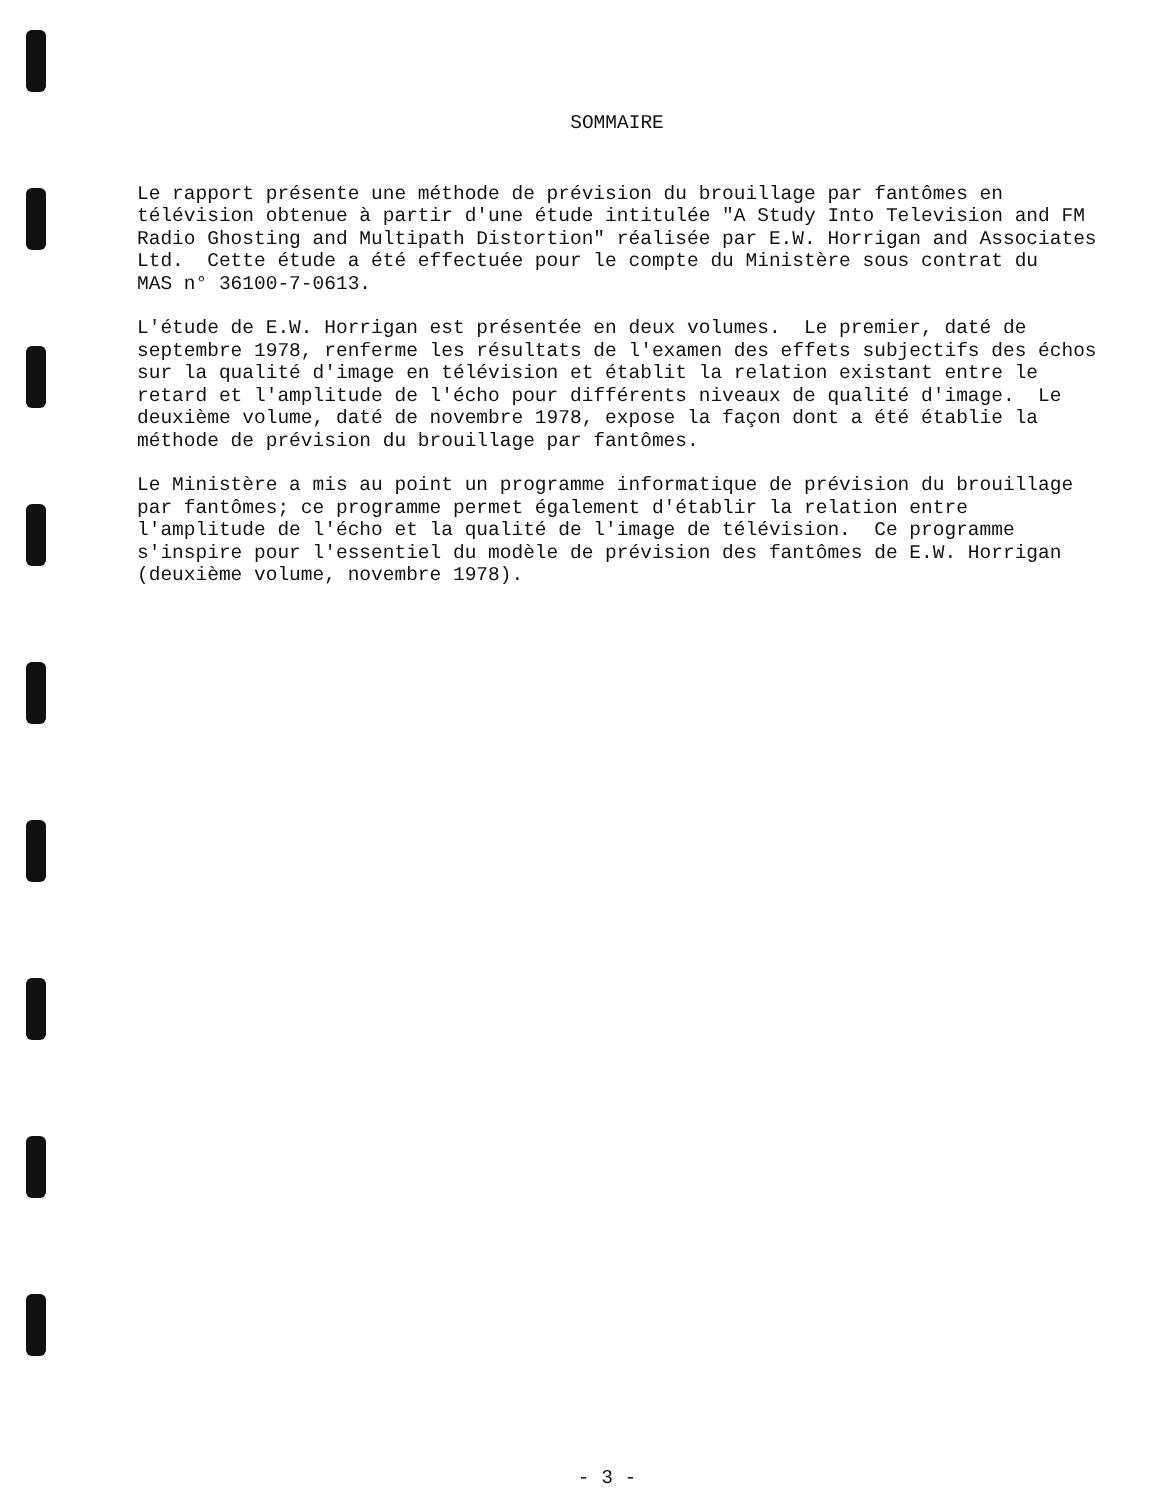SOMMAIRE
Le rapport présente une méthode de prévision du brouillage par fantômes en télévision obtenue à partir d'une étude intitulée "A Study Into Television and FM Radio Ghosting and Multipath Distortion" réalisée par E.W. Horrigan and Associates Ltd. Cette étude a été effectuée pour le compte du Ministère sous contrat du MAS n° 36100-7-0613.
L'étude de E.W. Horrigan est présentée en deux volumes. Le premier, daté de septembre 1978, renferme les résultats de l'examen des effets subjectifs des échos sur la qualité d'image en télévision et établit la relation existant entre le retard et l'amplitude de l'écho pour différents niveaux de qualité d'image. Le deuxième volume, daté de novembre 1978, expose la façon dont a été établie la méthode de prévision du brouillage par fantômes.
Le Ministère a mis au point un programme informatique de prévision du brouillage par fantômes; ce programme permet également d'établir la relation entre l'amplitude de l'écho et la qualité de l'image de télévision. Ce programme s'inspire pour l'essentiel du modèle de prévision des fantômes de E.W. Horrigan (deuxième volume, novembre 1978).
- 3 -